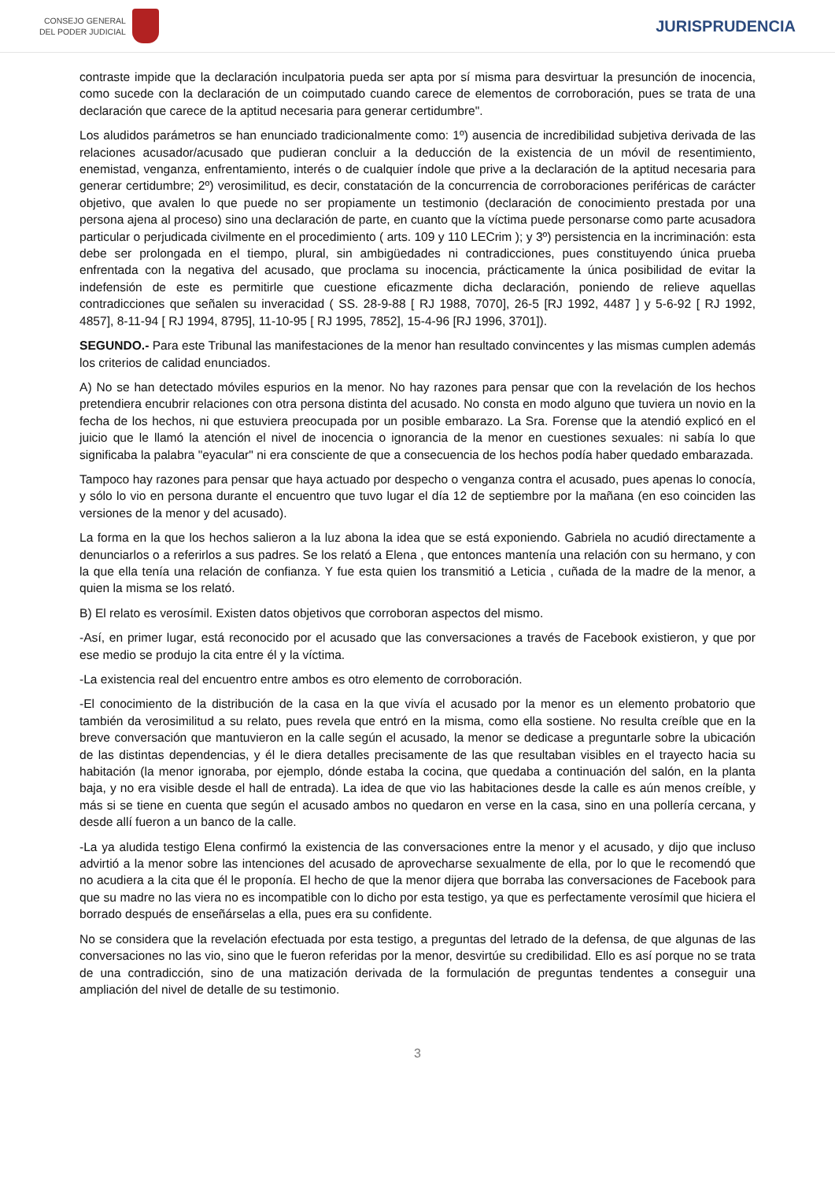CONSEJO GENERAL
DEL PODER JUDICIAL
JURISPRUDENCIA
contraste impide que la declaración inculpatoria pueda ser apta por sí misma para desvirtuar la presunción de inocencia, como sucede con la declaración de un coimputado cuando carece de elementos de corroboración, pues se trata de una declaración que carece de la aptitud necesaria para generar certidumbre".
Los aludidos parámetros se han enunciado tradicionalmente como: 1º) ausencia de incredibilidad subjetiva derivada de las relaciones acusador/acusado que pudieran concluir a la deducción de la existencia de un móvil de resentimiento, enemistad, venganza, enfrentamiento, interés o de cualquier índole que prive a la declaración de la aptitud necesaria para generar certidumbre; 2º) verosimilitud, es decir, constatación de la concurrencia de corroboraciones periféricas de carácter objetivo, que avalen lo que puede no ser propiamente un testimonio (declaración de conocimiento prestada por una persona ajena al proceso) sino una declaración de parte, en cuanto que la víctima puede personarse como parte acusadora particular o perjudicada civilmente en el procedimiento ( arts. 109 y 110 LECrim ); y 3º) persistencia en la incriminación: esta debe ser prolongada en el tiempo, plural, sin ambigüedades ni contradicciones, pues constituyendo única prueba enfrentada con la negativa del acusado, que proclama su inocencia, prácticamente la única posibilidad de evitar la indefensión de este es permitirle que cuestione eficazmente dicha declaración, poniendo de relieve aquellas contradicciones que señalen su inveracidad ( SS. 28-9-88 [ RJ 1988, 7070], 26-5 [RJ 1992, 4487 ] y 5-6-92 [ RJ 1992, 4857], 8-11-94 [ RJ 1994, 8795], 11-10-95 [ RJ 1995, 7852], 15-4-96 [RJ 1996, 3701]).
SEGUNDO.- Para este Tribunal las manifestaciones de la menor han resultado convincentes y las mismas cumplen además los criterios de calidad enunciados.
A) No se han detectado móviles espurios en la menor. No hay razones para pensar que con la revelación de los hechos pretendiera encubrir relaciones con otra persona distinta del acusado. No consta en modo alguno que tuviera un novio en la fecha de los hechos, ni que estuviera preocupada por un posible embarazo. La Sra. Forense que la atendió explicó en el juicio que le llamó la atención el nivel de inocencia o ignorancia de la menor en cuestiones sexuales: ni sabía lo que significaba la palabra "eyacular" ni era consciente de que a consecuencia de los hechos podía haber quedado embarazada.
Tampoco hay razones para pensar que haya actuado por despecho o venganza contra el acusado, pues apenas lo conocía, y sólo lo vio en persona durante el encuentro que tuvo lugar el día 12 de septiembre por la mañana (en eso coinciden las versiones de la menor y del acusado).
La forma en la que los hechos salieron a la luz abona la idea que se está exponiendo. Gabriela no acudió directamente a denunciarlos o a referirlos a sus padres. Se los relató a Elena , que entonces mantenía una relación con su hermano, y con la que ella tenía una relación de confianza. Y fue esta quien los transmitió a Leticia , cuñada de la madre de la menor, a quien la misma se los relató.
B) El relato es verosímil. Existen datos objetivos que corroboran aspectos del mismo.
-Así, en primer lugar, está reconocido por el acusado que las conversaciones a través de Facebook existieron, y que por ese medio se produjo la cita entre él y la víctima.
-La existencia real del encuentro entre ambos es otro elemento de corroboración.
-El conocimiento de la distribución de la casa en la que vivía el acusado por la menor es un elemento probatorio que también da verosimilitud a su relato, pues revela que entró en la misma, como ella sostiene. No resulta creíble que en la breve conversación que mantuvieron en la calle según el acusado, la menor se dedicase a preguntarle sobre la ubicación de las distintas dependencias, y él le diera detalles precisamente de las que resultaban visibles en el trayecto hacia su habitación (la menor ignoraba, por ejemplo, dónde estaba la cocina, que quedaba a continuación del salón, en la planta baja, y no era visible desde el hall de entrada). La idea de que vio las habitaciones desde la calle es aún menos creíble, y más si se tiene en cuenta que según el acusado ambos no quedaron en verse en la casa, sino en una pollería cercana, y desde allí fueron a un banco de la calle.
-La ya aludida testigo Elena confirmó la existencia de las conversaciones entre la menor y el acusado, y dijo que incluso advirtió a la menor sobre las intenciones del acusado de aprovecharse sexualmente de ella, por lo que le recomendó que no acudiera a la cita que él le proponía. El hecho de que la menor dijera que borraba las conversaciones de Facebook para que su madre no las viera no es incompatible con lo dicho por esta testigo, ya que es perfectamente verosímil que hiciera el borrado después de enseñárselas a ella, pues era su confidente.
No se considera que la revelación efectuada por esta testigo, a preguntas del letrado de la defensa, de que algunas de las conversaciones no las vio, sino que le fueron referidas por la menor, desvirtúe su credibilidad. Ello es así porque no se trata de una contradicción, sino de una matización derivada de la formulación de preguntas tendentes a conseguir una ampliación del nivel de detalle de su testimonio.
3